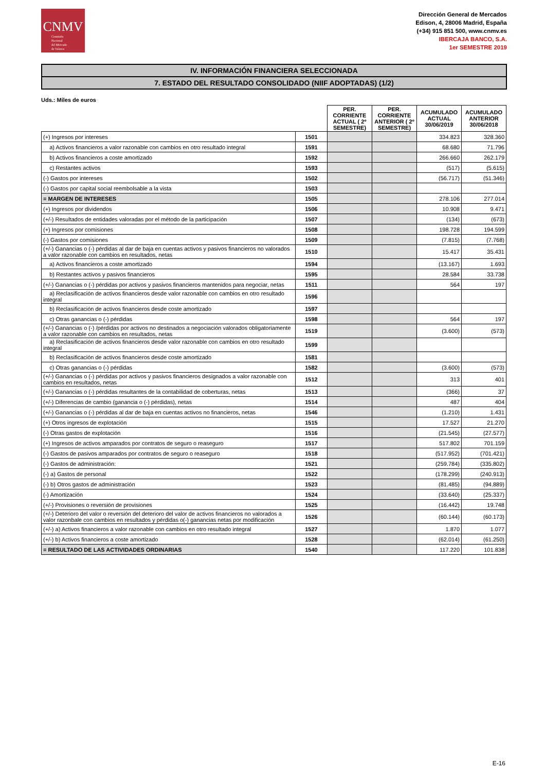CNMV
Comisión
Nacional
del Mercado
de Valores
Dirección General de Mercados
Edison, 4, 28006 Madrid, España
(+34) 915 851 500, www.cnmv.es
IBERCAJA BANCO, S.A.
1er SEMESTRE 2019
IV. INFORMACIÓN FINANCIERA SELECCIONADA
7. ESTADO DEL RESULTADO CONSOLIDADO (NIIF ADOPTADAS) (1/2)
Uds.: Miles de euros
| | | PER. CORRIENTE ACTUAL ( 2º SEMESTRE) | PER. CORRIENTE ANTERIOR ( 2º SEMESTRE) | ACUMULADO ACTUAL 30/06/2019 | ACUMULADO ANTERIOR 30/06/2018 |
| --- | --- | --- | --- | --- | --- |
| (+) Ingresos por intereses | 1501 | | | 334.823 | 328.360 |
| a) Activos financieros a valor razonable con cambios en otro resultado integral | 1591 | | | 68.680 | 71.796 |
| b) Activos financieros a coste amortizado | 1592 | | | 266.660 | 262.179 |
| c) Restantes activos | 1593 | | | (517) | (5.615) |
| (-) Gastos por intereses | 1502 | | | (56.717) | (51.346) |
| (-) Gastos por capital social reembolsable a la vista | 1503 | | | | |
| = MARGEN DE INTERESES | 1505 | | | 278.106 | 277.014 |
| (+) Ingresos por dividendos | 1506 | | | 10.908 | 9.471 |
| (+/-) Resultados de entidades valoradas por el método de la participación | 1507 | | | (134) | (673) |
| (+) Ingresos por comisiones | 1508 | | | 198.728 | 194.599 |
| (-) Gastos por comisiones | 1509 | | | (7.815) | (7.768) |
| (+/-) Ganancias o (-) pérdidas al dar de baja en cuentas activos y pasivos financieros no valorados a valor razonable con cambios en resultados, netas | 1510 | | | 15.417 | 35.431 |
| a) Activos financieros a coste amortizado | 1594 | | | (13.167) | 1.693 |
| b) Restantes activos y pasivos financieros | 1595 | | | 28.584 | 33.738 |
| (+/-) Ganancias o (-) pérdidas por activos y pasivos financieros mantenidos para negociar, netas | 1511 | | | 564 | 197 |
| a) Reclasificación de activos financieros desde valor razonable con cambios en otro resultado integral | 1596 | | | | |
| b) Reclasificación de activos financieros desde coste amortizado | 1597 | | | | |
| c) Otras ganancias o (-) pérdidas | 1598 | | | 564 | 197 |
| (+/-) Ganancias o (-) /pérdidas por activos no destinados a negociación valorados obligatoriamente a valor razonable con cambios en resultados, netas | 1519 | | | (3.600) | (573) |
| a) Reclasificación de activos financieros desde valor razonable con cambios en otro resultado integral | 1599 | | | | |
| b) Reclasificación de activos financieros desde coste amortizado | 1581 | | | | |
| c) Otras ganancias o (-) pérdidas | 1582 | | | (3.600) | (573) |
| (+/-) Ganancias o (-) pérdidas por activos y pasivos financieros designados a valor razonable con cambios en resultados, netas | 1512 | | | 313 | 401 |
| (+/-) Ganancias o (-) pérdidas resultantes de la contabilidad de coberturas, netas | 1513 | | | (366) | 37 |
| (+/-) Diferencias de cambio (ganancia o (-) pérdidas), netas | 1514 | | | 487 | 404 |
| (+/-) Ganancias o (-) pérdidas al dar de baja en cuentas activos no financieros, netas | 1546 | | | (1.210) | 1.431 |
| (+) Otros ingresos de explotación | 1515 | | | 17.527 | 21.270 |
| (-) Otras gastos de explotación | 1516 | | | (21.545) | (27.577) |
| (+) Ingresos de activos amparados por contratos de seguro o reaseguro | 1517 | | | 517.802 | 701.159 |
| (-) Gastos de pasivos amparados por contratos de seguro o reaseguro | 1518 | | | (517.952) | (701.421) |
| (-) Gastos de administración: | 1521 | | | (259.784) | (335.802) |
| (-) a) Gastos de personal | 1522 | | | (178.299) | (240.913) |
| (-) b) Otros gastos de administración | 1523 | | | (81.485) | (94.889) |
| (-) Amortización | 1524 | | | (33.640) | (25.337) |
| (+/-) Provisiones o reversión de provisiones | 1525 | | | (16.442) | 19.748 |
| (+/-) Deterioro del valor o reversión del deterioro del valor de activos financieros no valorados a valor razonbale con cambios en resultados y pérdidas o(-) ganancias netas por modificación | 1526 | | | (60.144) | (60.173) |
| (+/-) a) Activos financieros a valor razonable con cambios en otro resultado integral | 1527 | | | 1.870 | 1.077 |
| (+/-) b) Activos financieros a coste amortizado | 1528 | | | (62.014) | (61.250) |
| = RESULTADO DE LAS ACTIVIDADES ORDINARIAS | 1540 | | | 117.220 | 101.838 |
E-16